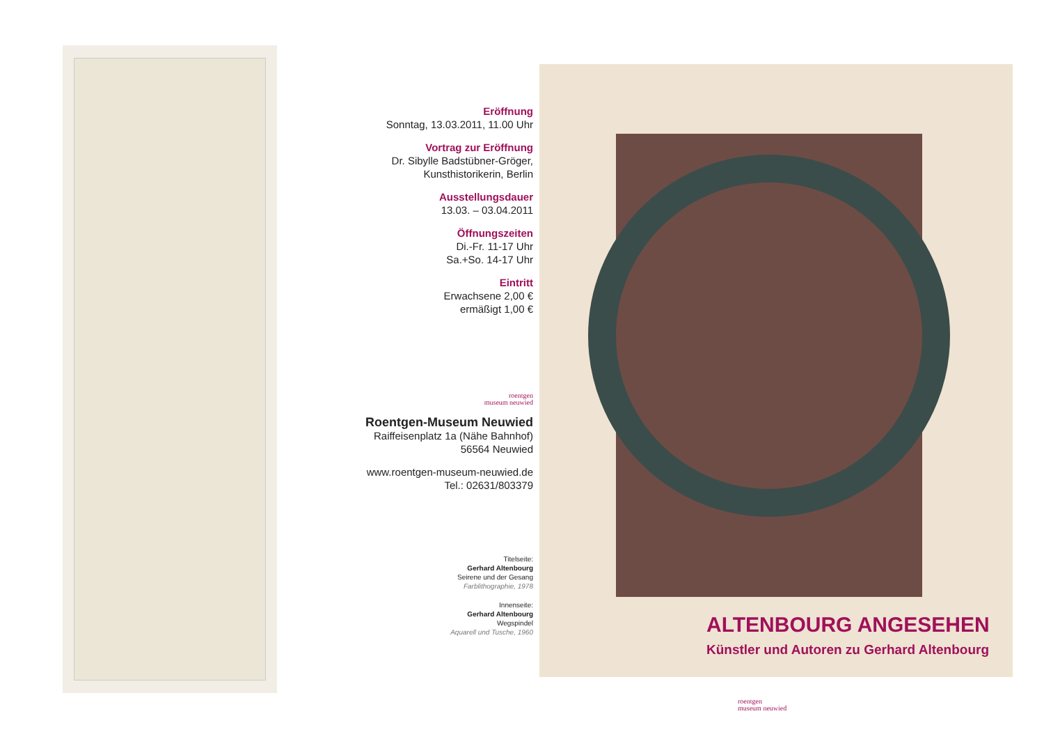Eröffnung
Sonntag, 13.03.2011, 11.00 Uhr
Vortrag zur Eröffnung
Dr. Sibylle Badstübner-Gröger,
Kunsthistorikerin, Berlin
Ausstellungsdauer
13.03. – 03.04.2011
Öffnungszeiten
Di.-Fr. 11-17 Uhr
Sa.+So. 14-17 Uhr
Eintritt
Erwachsene 2,00 €
ermäßigt 1,00 €
roentgen
museum neuwied
Roentgen-Museum Neuwied
Raiffeisenplatz 1a (Nähe Bahnhof)
56564 Neuwied
www.roentgen-museum-neuwied.de
Tel.: 02631/803379
Titelseite:
Gerhard Altenbourg
Seirene und der Gesang
Farblithographie, 1978
Innenseite:
Gerhard Altenbourg
Wegspindel
Aquarell und Tusche, 1960
ALTENBOURG ANGESEHEN
Künstler und Autoren zu Gerhard Altenbourg
roentgen
museum neuwied